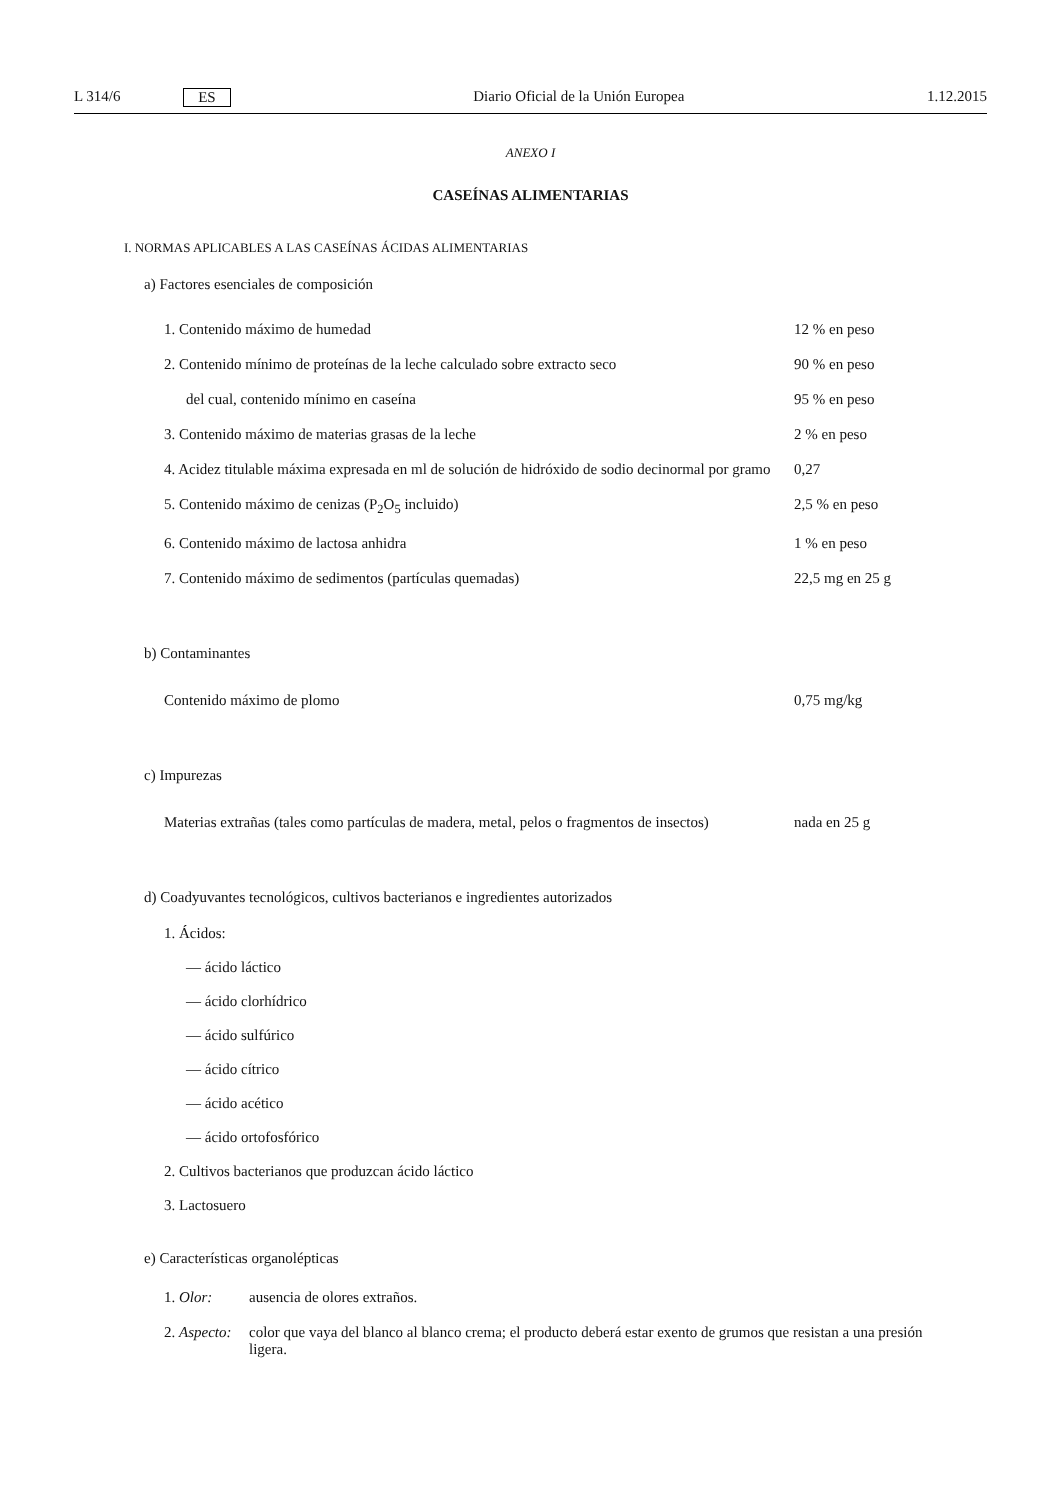L 314/6 ES Diario Oficial de la Unión Europea 1.12.2015
ANEXO I
CASEÍNAS ALIMENTARIAS
I. NORMAS APLICABLES A LAS CASEÍNAS ÁCIDAS ALIMENTARIAS
a) Factores esenciales de composición
| 1. Contenido máximo de humedad | 12 % en peso |
| 2. Contenido mínimo de proteínas de la leche calculado sobre extracto seco | 90 % en peso |
| del cual, contenido mínimo en caseína | 95 % en peso |
| 3. Contenido máximo de materias grasas de la leche | 2 % en peso |
| 4. Acidez titulable máxima expresada en ml de solución de hidróxido de sodio decinormal por gramo | 0,27 |
| 5. Contenido máximo de cenizas (P<sub>2</sub>O<sub>5</sub> incluido) | 2,5 % en peso |
| 6. Contenido máximo de lactosa anhidra | 1 % en peso |
| 7. Contenido máximo de sedimentos (partículas quemadas) | 22,5 mg en 25 g |
b) Contaminantes
| Contenido máximo de plomo | 0,75 mg/kg |
c) Impurezas
| Materias extrañas (tales como partículas de madera, metal, pelos o fragmentos de insectos) | nada en 25 g |
d) Coadyuvantes tecnológicos, cultivos bacterianos e ingredientes autorizados
1. Ácidos:
— ácido láctico
— ácido clorhídrico
— ácido sulfúrico
— ácido cítrico
— ácido acético
— ácido ortofosfórico
2. Cultivos bacterianos que produzcan ácido láctico
3. Lactosuero
e) Características organolépticas
| 1. Olor: | ausencia de olores extraños. |
| 2. Aspecto: | color que vaya del blanco al blanco crema; el producto deberá estar exento de grumos que resistan a una presión ligera. |